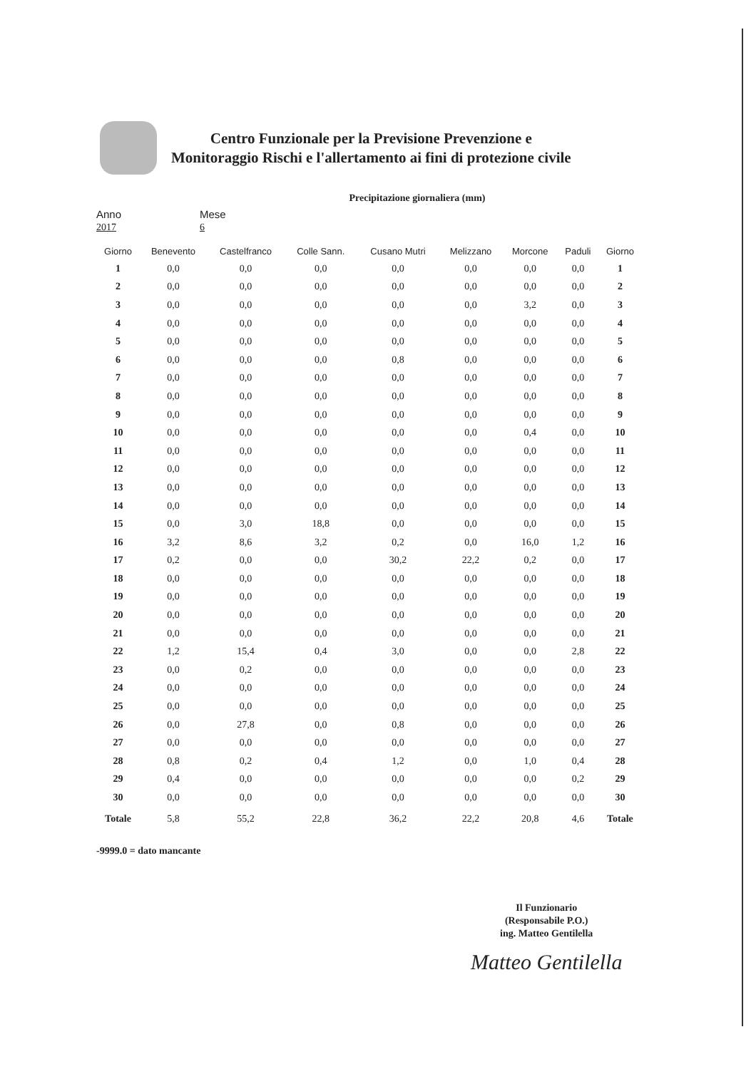Centro Funzionale per la Previsione Prevenzione e
Monitoraggio Rischi e l'allertamento ai fini di protezione civile
Precipitazione giornaliera (mm)
Anno
2017
Mese
6
| Giorno | Benevento | Castelfranco | Colle Sann. | Cusano Mutri | Melizzano | Morcone | Paduli | Giorno |
| --- | --- | --- | --- | --- | --- | --- | --- | --- |
| 1 | 0,0 | 0,0 | 0,0 | 0,0 | 0,0 | 0,0 | 0,0 | 1 |
| 2 | 0,0 | 0,0 | 0,0 | 0,0 | 0,0 | 0,0 | 0,0 | 2 |
| 3 | 0,0 | 0,0 | 0,0 | 0,0 | 0,0 | 3,2 | 0,0 | 3 |
| 4 | 0,0 | 0,0 | 0,0 | 0,0 | 0,0 | 0,0 | 0,0 | 4 |
| 5 | 0,0 | 0,0 | 0,0 | 0,0 | 0,0 | 0,0 | 0,0 | 5 |
| 6 | 0,0 | 0,0 | 0,0 | 0,8 | 0,0 | 0,0 | 0,0 | 6 |
| 7 | 0,0 | 0,0 | 0,0 | 0,0 | 0,0 | 0,0 | 0,0 | 7 |
| 8 | 0,0 | 0,0 | 0,0 | 0,0 | 0,0 | 0,0 | 0,0 | 8 |
| 9 | 0,0 | 0,0 | 0,0 | 0,0 | 0,0 | 0,0 | 0,0 | 9 |
| 10 | 0,0 | 0,0 | 0,0 | 0,0 | 0,0 | 0,4 | 0,0 | 10 |
| 11 | 0,0 | 0,0 | 0,0 | 0,0 | 0,0 | 0,0 | 0,0 | 11 |
| 12 | 0,0 | 0,0 | 0,0 | 0,0 | 0,0 | 0,0 | 0,0 | 12 |
| 13 | 0,0 | 0,0 | 0,0 | 0,0 | 0,0 | 0,0 | 0,0 | 13 |
| 14 | 0,0 | 0,0 | 0,0 | 0,0 | 0,0 | 0,0 | 0,0 | 14 |
| 15 | 0,0 | 3,0 | 18,8 | 0,0 | 0,0 | 0,0 | 0,0 | 15 |
| 16 | 3,2 | 8,6 | 3,2 | 0,2 | 0,0 | 16,0 | 1,2 | 16 |
| 17 | 0,2 | 0,0 | 0,0 | 30,2 | 22,2 | 0,2 | 0,0 | 17 |
| 18 | 0,0 | 0,0 | 0,0 | 0,0 | 0,0 | 0,0 | 0,0 | 18 |
| 19 | 0,0 | 0,0 | 0,0 | 0,0 | 0,0 | 0,0 | 0,0 | 19 |
| 20 | 0,0 | 0,0 | 0,0 | 0,0 | 0,0 | 0,0 | 0,0 | 20 |
| 21 | 0,0 | 0,0 | 0,0 | 0,0 | 0,0 | 0,0 | 0,0 | 21 |
| 22 | 1,2 | 15,4 | 0,4 | 3,0 | 0,0 | 0,0 | 2,8 | 22 |
| 23 | 0,0 | 0,2 | 0,0 | 0,0 | 0,0 | 0,0 | 0,0 | 23 |
| 24 | 0,0 | 0,0 | 0,0 | 0,0 | 0,0 | 0,0 | 0,0 | 24 |
| 25 | 0,0 | 0,0 | 0,0 | 0,0 | 0,0 | 0,0 | 0,0 | 25 |
| 26 | 0,0 | 27,8 | 0,0 | 0,8 | 0,0 | 0,0 | 0,0 | 26 |
| 27 | 0,0 | 0,0 | 0,0 | 0,0 | 0,0 | 0,0 | 0,0 | 27 |
| 28 | 0,8 | 0,2 | 0,4 | 1,2 | 0,0 | 1,0 | 0,4 | 28 |
| 29 | 0,4 | 0,0 | 0,0 | 0,0 | 0,0 | 0,0 | 0,2 | 29 |
| 30 | 0,0 | 0,0 | 0,0 | 0,0 | 0,0 | 0,0 | 0,0 | 30 |
| Totale | 5,8 | 55,2 | 22,8 | 36,2 | 22,2 | 20,8 | 4,6 | Totale |
-9999.0 = dato mancante
Il Funzionario
(Responsabile P.O.)
ing. Matteo Gentilella
Matteo Gentilella